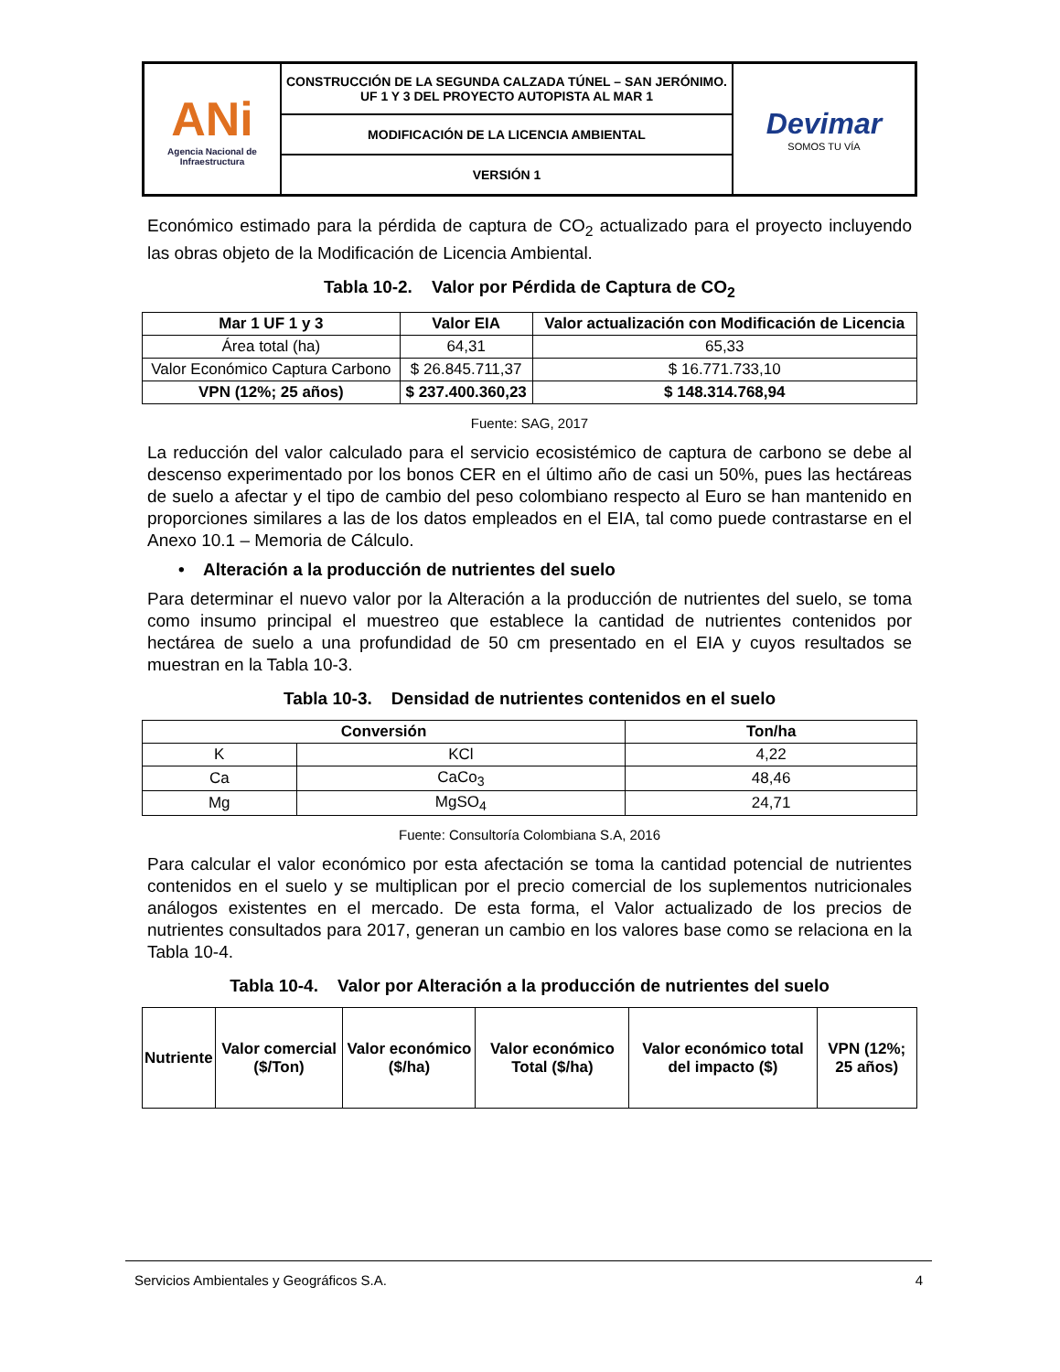| ANi Agencia Nacional de Infraestructura | CONSTRUCCIÓN DE LA SEGUNDA CALZADA TÚNEL – SAN JERÓNIMO. UF 1 Y 3 DEL PROYECTO AUTOPISTA AL MAR 1 | Devimar SOMOS TU VÍA |
| | MODIFICACIÓN DE LA LICENCIA AMBIENTAL | |
| | VERSIÓN 1 | |
Económico estimado para la pérdida de captura de CO<sub>2</sub> actualizado para el proyecto incluyendo las obras objeto de la Modificación de Licencia Ambiental.
Tabla 10-2. Valor por Pérdida de Captura de CO<sub>2</sub>
| Mar 1 UF 1 y 3 | Valor EIA | Valor actualización con Modificación de Licencia |
| --- | --- | --- |
| Área total (ha) | 64,31 | 65,33 |
| Valor Económico Captura Carbono | $ 26.845.711,37 | $ 16.771.733,10 |
| VPN (12%; 25 años) | $ 237.400.360,23 | $ 148.314.768,94 |
Fuente: SAG, 2017
La reducción del valor calculado para el servicio ecosistémico de captura de carbono se debe al descenso experimentado por los bonos CER en el último año de casi un 50%, pues las hectáreas de suelo a afectar y el tipo de cambio del peso colombiano respecto al Euro se han mantenido en proporciones similares a las de los datos empleados en el EIA, tal como puede contrastarse en el Anexo 10.1 – Memoria de Cálculo.
• Alteración a la producción de nutrientes del suelo
Para determinar el nuevo valor por la Alteración a la producción de nutrientes del suelo, se toma como insumo principal el muestreo que establece la cantidad de nutrientes contenidos por hectárea de suelo a una profundidad de 50 cm presentado en el EIA y cuyos resultados se muestran en la Tabla 10-3.
Tabla 10-3. Densidad de nutrientes contenidos en el suelo
| Conversión | | Ton/ha |
| --- | --- | --- |
| K | KCl | 4,22 |
| Ca | CaCo<sub>3</sub> | 48,46 |
| Mg | MgSO<sub>4</sub> | 24,71 |
Fuente: Consultoría Colombiana S.A, 2016
Para calcular el valor económico por esta afectación se toma la cantidad potencial de nutrientes contenidos en el suelo y se multiplican por el precio comercial de los suplementos nutricionales análogos existentes en el mercado. De esta forma, el Valor actualizado de los precios de nutrientes consultados para 2017, generan un cambio en los valores base como se relaciona en la Tabla 10-4.
Tabla 10-4. Valor por Alteración a la producción de nutrientes del suelo
| Nutriente | Valor comercial ($/Ton) | Valor económico ($/ha) | Valor económico Total ($/ha) | Valor económico total del impacto ($) | VPN (12%; 25 años) |
| --- | --- | --- | --- | --- | --- |
Servicios Ambientales y Geográficos S.A. 4